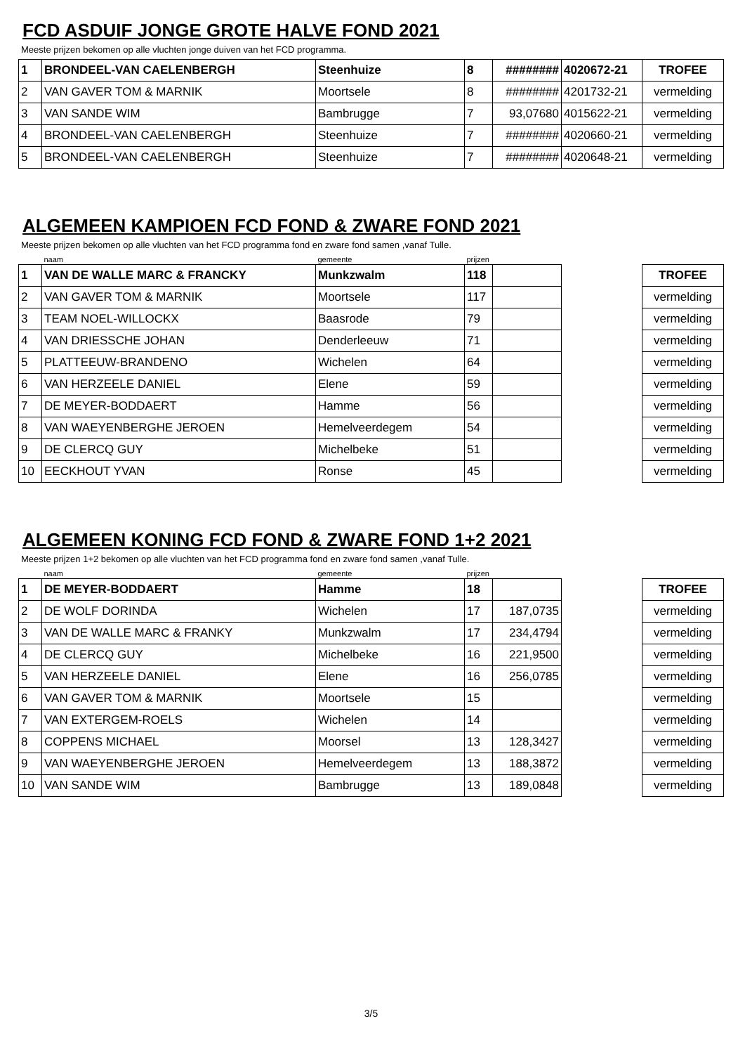FCD ASDUIF JONGE GROTE HALVE FOND 2021
Meeste prijzen bekomen op alle vluchten jonge duiven van het FCD programma.
| 1 | BRONDEEL-VAN CAELENBERGH | Steenhuize | 8 | ######## | 4020672-21 | TROFEE |
| 2 | VAN GAVER TOM & MARNIK | Moortsele | 8 | ######## | 4201732-21 | vermelding |
| 3 | VAN SANDE WIM | Bambrugge | 7 | 93,07680 | 4015622-21 | vermelding |
| 4 | BRONDEEL-VAN CAELENBERGH | Steenhuize | 7 | ######## | 4020660-21 | vermelding |
| 5 | BRONDEEL-VAN CAELENBERGH | Steenhuize | 7 | ######## | 4020648-21 | vermelding |
ALGEMEEN KAMPIOEN FCD FOND & ZWARE FOND 2021
Meeste prijzen bekomen op alle vluchten van het FCD programma fond en zware fond samen ,vanaf Tulle.
| | naam | gemeente | prijzen | | | |
| 1 | VAN DE WALLE MARC & FRANCKY | Munkzwalm | 118 | | | TROFEE |
| 2 | VAN GAVER TOM & MARNIK | Moortsele | 117 | | | vermelding |
| 3 | TEAM NOEL-WILLOCKX | Baasrode | 79 | | | vermelding |
| 4 | VAN DRIESSCHE JOHAN | Denderleeuw | 71 | | | vermelding |
| 5 | PLATTEEUW-BRANDENO | Wichelen | 64 | | | vermelding |
| 6 | VAN HERZEELE DANIEL | Elene | 59 | | | vermelding |
| 7 | DE MEYER-BODDAERT | Hamme | 56 | | | vermelding |
| 8 | VAN WAEYENBERGHE JEROEN | Hemelveerdegem | 54 | | | vermelding |
| 9 | DE CLERCQ GUY | Michelbeke | 51 | | | vermelding |
| 10 | EECKHOUT YVAN | Ronse | 45 | | | vermelding |
ALGEMEEN KONING FCD FOND & ZWARE FOND 1+2 2021
Meeste prijzen 1+2 bekomen op alle vluchten van het FCD programma fond en zware fond samen ,vanaf Tulle.
| | naam | gemeente | prijzen | | | |
| 1 | DE MEYER-BODDAERT | Hamme | 18 | | | TROFEE |
| 2 | DE WOLF DORINDA | Wichelen | 17 | 187,0735 | | vermelding |
| 3 | VAN DE WALLE MARC & FRANKY | Munkzwalm | 17 | 234,4794 | | vermelding |
| 4 | DE CLERCQ GUY | Michelbeke | 16 | 221,9500 | | vermelding |
| 5 | VAN HERZEELE DANIEL | Elene | 16 | 256,0785 | | vermelding |
| 6 | VAN GAVER TOM & MARNIK | Moortsele | 15 | | | vermelding |
| 7 | VAN EXTERGEM-ROELS | Wichelen | 14 | | | vermelding |
| 8 | COPPENS MICHAEL | Moorsel | 13 | 128,3427 | | vermelding |
| 9 | VAN WAEYENBERGHE JEROEN | Hemelveerdegem | 13 | 188,3872 | | vermelding |
| 10 | VAN SANDE WIM | Bambrugge | 13 | 189,0848 | | vermelding |
3/5